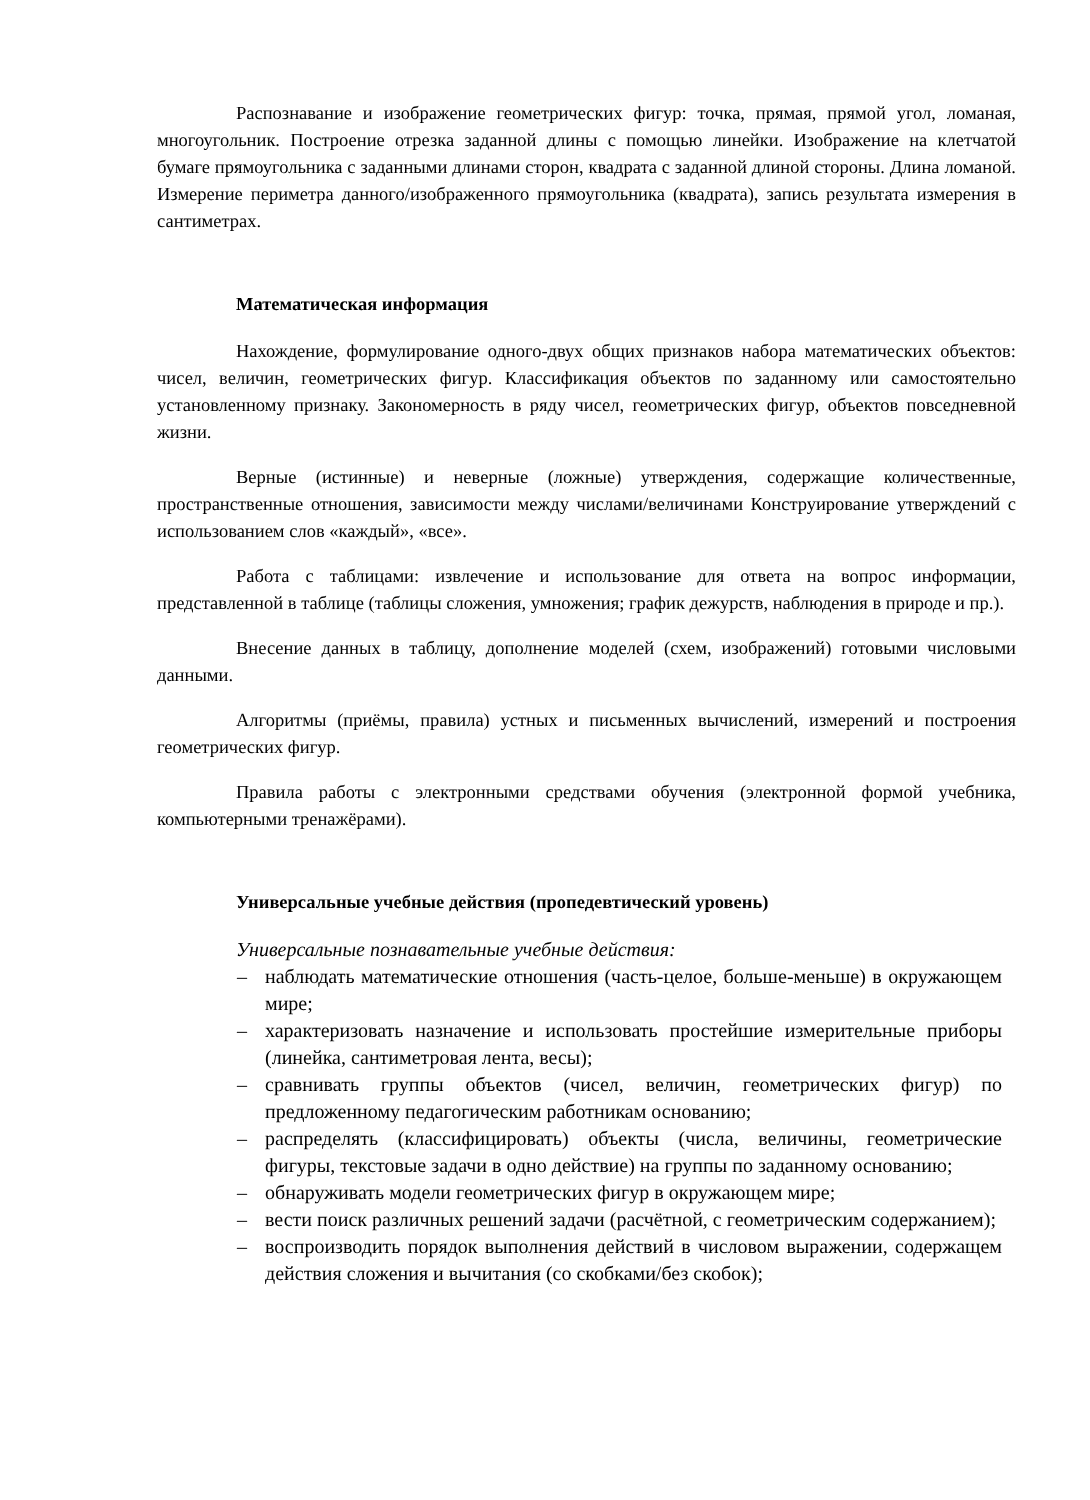Распознавание и изображение геометрических фигур: точка, прямая, прямой угол, ломаная, многоугольник. Построение отрезка заданной длины с помощью линейки. Изображение на клетчатой бумаге прямоугольника с заданными длинами сторон, квадрата с заданной длиной стороны. Длина ломаной. Измерение периметра данного/изображенного прямоугольника (квадрата), запись результата измерения в сантиметрах.
Математическая информация
Нахождение, формулирование одного-двух общих признаков набора математических объектов: чисел, величин, геометрических фигур. Классификация объектов по заданному или самостоятельно установленному признаку. Закономерность в ряду чисел, геометрических фигур, объектов повседневной жизни.
Верные (истинные) и неверные (ложные) утверждения, содержащие количественные, пространственные отношения, зависимости между числами/величинами Конструирование утверждений с использованием слов «каждый», «все».
Работа с таблицами: извлечение и использование для ответа на вопрос информации, представленной в таблице (таблицы сложения, умножения; график дежурств, наблюдения в природе и пр.).
Внесение данных в таблицу, дополнение моделей (схем, изображений) готовыми числовыми данными.
Алгоритмы (приёмы, правила) устных и письменных вычислений, измерений и построения геометрических фигур.
Правила работы с электронными средствами обучения (электронной формой учебника, компьютерными тренажёрами).
Универсальные учебные действия (пропедевтический уровень)
Универсальные познавательные учебные действия:
– наблюдать математические отношения (часть-целое, больше-меньше) в окружающем мире;
– характеризовать назначение и использовать простейшие измерительные приборы (линейка, сантиметровая лента, весы);
– сравнивать группы объектов (чисел, величин, геометрических фигур) по предложенному педагогическим работникам основанию;
– распределять (классифицировать) объекты (числа, величины, геометрические фигуры, текстовые задачи в одно действие) на группы по заданному основанию;
– обнаруживать модели геометрических фигур в окружающем мире;
– вести поиск различных решений задачи (расчётной, с геометрическим содержанием);
– воспроизводить порядок выполнения действий в числовом выражении, содержащем действия сложения и вычитания (со скобками/без скобок);